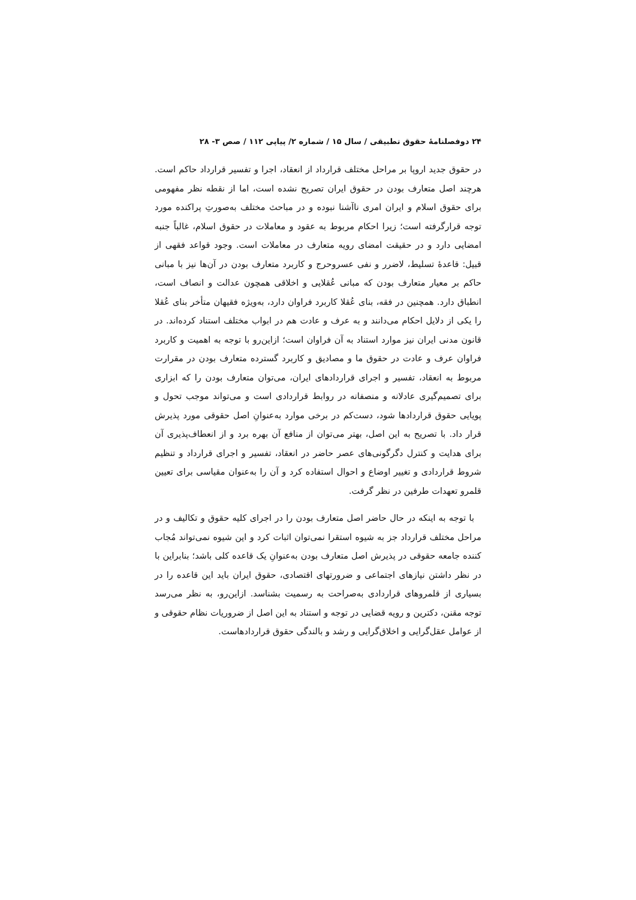۲۴ دوفصلنامهٔ حقوق تطبیقی / سال ۱۵ / شماره ۲/ پیاپی ۱۱۲ / صص ۳- ۲۸
در حقوق جدید اروپا بر مراحل مختلف قرارداد از انعقاد، اجرا و تفسیر قرارداد حاکم است. هرچند اصل متعارف بودن در حقوق ایران تصریح نشده است، اما از نقطه نظر مفهومی برای حقوق اسلام و ایران امری ناآشنا نبوده و در مباحث مختلف به‌صورتِ پراکنده مورد توجه قرارگرفته است؛ زیرا احکام مربوط به عقود و معاملات در حقوق اسلام، غالباً جنبه امضایی دارد و در حقیقت امضای رویه متعارف در معاملات است. وجود قواعد فقهی از قبیل: قاعدهٔ تسلیط، لاضرر و نفی عسروحرج و کاربرد متعارف بودن در آن‌ها نیز با مبانی حاکم بر معیار متعارف بودن که مبانی عُقلایی و اخلاقی همچون عدالت و انصاف است، انطباق دارد. همچنین در فقه، بنای عُقلا کاربرد فراوان دارد، به‌ویژه فقیهان متأخر بنای عُقلا را یکی از دلایل احکام می‌دانند و به عرف و عادت هم در ابواب مختلف استناد کرده‌اند. در قانون مدنی ایران نیز موارد استناد به آن فراوان است؛ ازاین‌رو با توجه به اهمیت و کاربرد فراوان عرف و عادت در حقوق ما و مصادیق و کاربرد گسترده متعارف بودن در مقرارت مربوط به انعقاد، تفسیر و اجرای قراردادهای ایران، می‌توان متعارف بودن را که ابزاری برای تصمیم‌گیری عادلانه و منصفانه در روابط قراردادی است و می‌تواند موجب تحول و پویایی حقوق قراردادها شود، دست‌کم در برخی موارد به‌عنوانِ اصل حقوقی مورد پذیرش قرار داد. با تصریح به این اصل، بهتر می‌توان از منافع آن بهره برد و از انعطاف‌پذیری آن برای هدایت و کنترل دگرگونی‌های عصر حاضر در انعقاد، تفسیر و اجرای قرارداد و تنظیم شروط قراردادی و تغییر اوضاع و احوال استفاده کرد و آن را به‌عنوان مقیاسی برای تعیین قلمرو تعهدات طرفین در نظر گرفت.
با توجه به اینکه در حال حاضر اصل متعارف بودن را در اجرای کلیه حقوق و تکالیف و در مراحل مختلف قرارداد جز به شیوه استقرا نمی‌توان اثبات کرد و این شیوه نمی‌تواند مُجاب کننده جامعه حقوقی در پذیرش اصل متعارف بودن به‌عنوانِ یک قاعده کلی باشد؛ بنابراین با در نظر داشتن نیازهای اجتماعی و ضرورتهای اقتصادی، حقوق ایران باید این قاعده را در بسیاری از قلمروهای قراردادی به‌صراحت به رسمیت بشناسد. ازاین‌رو، به نظر می‌رسد توجه مقنن، دکترین و رویه قضایی در توجه و استناد به این اصل از ضروریات نظام حقوقی و از عوامل عقل‌گرایی و اخلاق‌گرایی و رشد و بالندگی حقوق قراردادهاست.